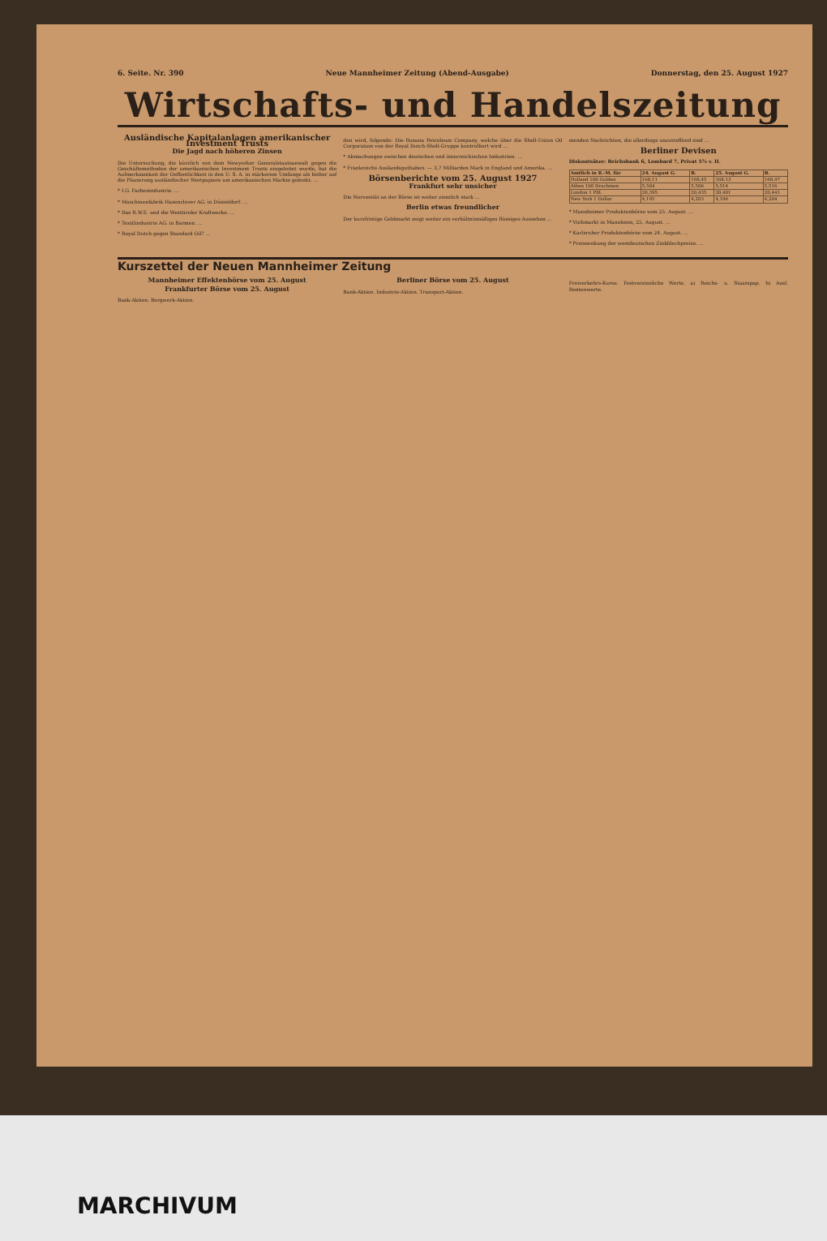6. Seite. Nr. 390 Neue Mannheimer Zeitung (Abend-Ausgabe) Donnerstag, den 25. August 1927
Wirtschafts- und Handelszeitung
Ausländische Kapitalanlagen amerikanischer Investment Trusts
Die Jagd nach höheren Zinsen
Die Untersuchung, die kürzlich von dem Newyorker Generalstaatsanwalt gegen die Geschäftsmethoden der amerikanischen Investment Trusts eingeleitet wurde, hat die Aufmerksamkeit der Oeffentlichkeit in den U. S. A. in stärkerem Umfange als bisher auf die Plazierung ausländischer Wertpapiere am amerikanischen Markte gelenkt. ...
* I.G. Farbenindustrie. ...
* Maschinenfabrik Hasenclever AG. in Düsseldorf. ...
* Das R.W.E. und die Westtiroler Kraftwerke. ...
* Textilindustrie AG. in Barmen. ...
* Royal Dutch gegen Standard Oil? ...
den wird, folgende: Die Roxana Petroleum Company, welche über die Shell-Union Oil Corporation von der Royal Dutch-Shell-Gruppe kontrolliert wird ...
* Abmachungen zwischen deutschen und österreichischen Industrien. ...
* Frankreichs Auslandsguthaben. — 3,7 Milliarden Mark in England und Amerika. ...
Börsenberichte vom 25. August 1927
Frankfurt sehr unsicher
Die Nervosität an der Börse ist weiter ziemlich stark ...
Berlin etwas freundlicher
Der kurzfristige Geldmarkt zeigt weiter ein verhältnismäßiges flüssiges Aussehen ...
menden Nachrichten, die allerdings unzutreffend sind ...
Berliner Devisen
Diskontsätze: Reichsbank 6, Lombard 7, Privat 5⅝ v. H.
| Amtlich in R.-M. für | 24. August G. | B. | 25. August G. | B. |
| --- | --- | --- | --- | --- |
| Holland 100 Gulden | 168,11 | 168,45 | 168,13 | 168,47 |
| Athen 100 Drachmen | 5,504 | 5,506 | 5,514 | 5,516 |
| London 1 Pfd. | 20,395 | 20,435 | 20,401 | 20,441 |
| New York 1 Dollar | 4,195 | 4,203 | 4,196 | 4,204 |
* Mannheimer Produktenbörse vom 25. August. ...
* Viehmarkt in Mannheim, 25. August. ...
* Karlsruher Produktenbörse vom 24. August. ...
* Preissenkung der westdeutschen Zinkblechpreise. ...
Kurszettel der Neuen Mannheimer Zeitung
Mannheimer Effektenbörse vom 25. August
Frankfurter Börse vom 25. August
Bank-Aktien. Bergwerk-Aktien.
Berliner Börse vom 25. August
Bank-Aktien. Industrie-Aktien. Transport-Aktien.
Freiverkehrs-Kurse. Festverzinsliche Werte. a) Reichs- u. Staatspap. b) Ausl. Rentenwerte.
MARCHIVUM